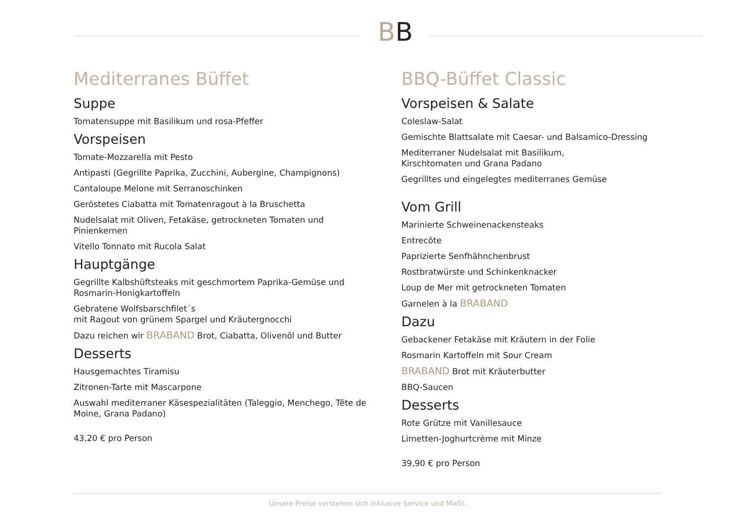BB
Mediterranes Büffet
Suppe
Tomatensuppe mit Basilikum und rosa-Pfeffer
Vorspeisen
Tomate-Mozzarella mit Pesto
Antipasti (Gegrillte Paprika, Zucchini, Aubergine, Champignons)
Cantaloupe Melone mit Serranoschinken
Geröstetes Ciabatta mit Tomatenragout à la Bruschetta
Nudelsalat mit Oliven, Fetakäse, getrockneten Tomaten und Pinienkernen
Vitello Tonnato mit Rucola Salat
Hauptgänge
Gegrillte Kalbshüftsteaks mit geschmortem Paprika-Gemüse und Rosmarin-Honigkartoffeln
Gebratene Wolfsbarschfilet´s
mit Ragout von grünem Spargel und Kräutergnocchi
Dazu reichen wir BRABAND Brot, Ciabatta, Olivenöl und Butter
Desserts
Hausgemachtes Tiramisu
Zitronen-Tarte mit Mascarpone
Auswahl mediterraner Käsespezialitäten (Taleggio, Menchego, Tête de Moine, Grana Padano)
43,20 € pro Person
BBQ-Büffet Classic
Vorspeisen & Salate
Coleslaw-Salat
Gemischte Blattsalate mit Caesar- und Balsamico-Dressing
Mediterraner Nudelsalat mit Basilikum,
Kirschtomaten und Grana Padano
Gegrilltes und eingelegtes mediterranes Gemüse
Vom Grill
Marinierte Schweinenackensteaks
Entrecôte
Paprizierte Senfhähnchenbrust
Rostbratwürste und Schinkenknacker
Loup de Mer mit getrockneten Tomaten
Garnelen à la BRABAND
Dazu
Gebackener Fetakäse mit Kräutern in der Folie
Rosmarin Kartoffeln mit Sour Cream
BRABAND Brot mit Kräuterbutter
BBQ-Saucen
Desserts
Rote Grütze mit Vanillesauce
Limetten-Joghurtcrème mit Minze
39,90 € pro Person
Unsere Preise verstehen sich inklusive Service und MwSt.